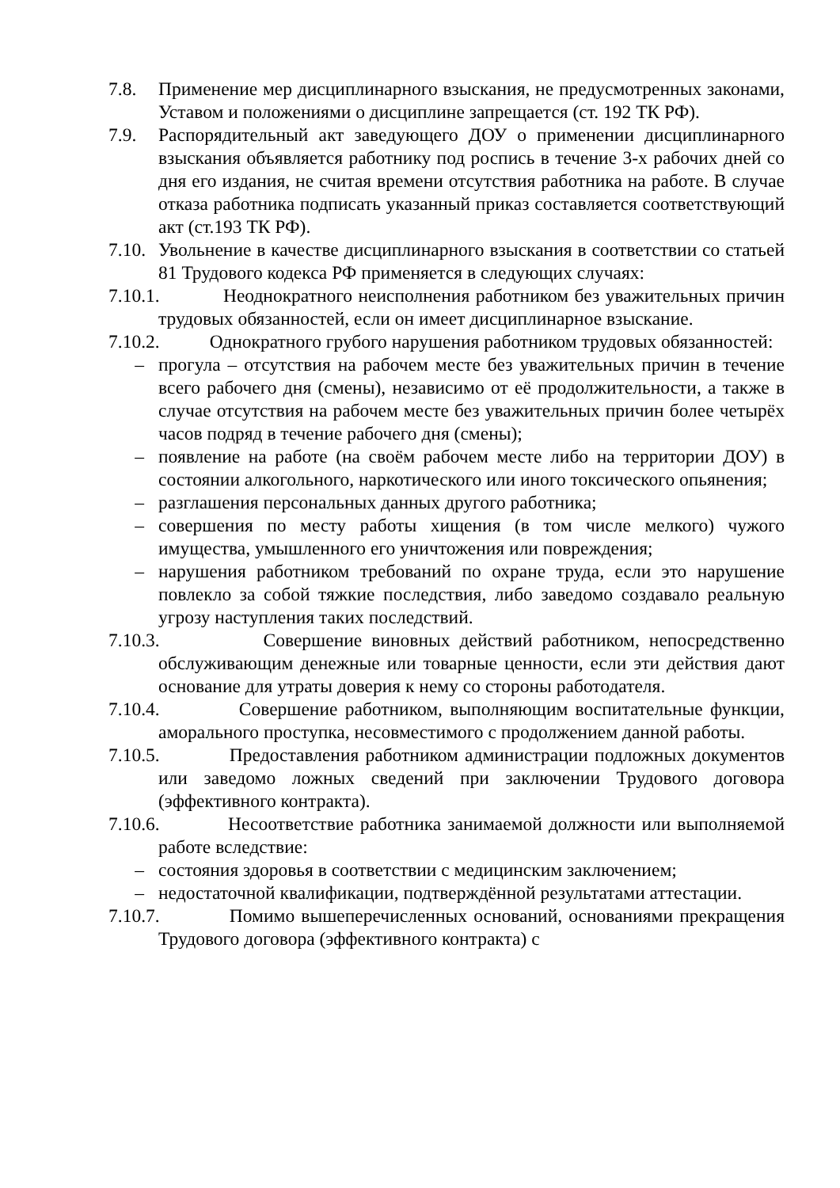7.8. Применение мер дисциплинарного взыскания, не предусмотренных законами, Уставом и положениями о дисциплине запрещается (ст. 192 ТК РФ).
7.9. Распорядительный акт заведующего ДОУ о применении дисциплинарного взыскания объявляется работнику под роспись в течение 3-х рабочих дней со дня его издания, не считая времени отсутствия работника на работе. В случае отказа работника подписать указанный приказ составляется соответствующий акт (ст.193 ТК РФ).
7.10.
Увольнение в качестве дисциплинарного взыскания в соответствии со статьей 81 Трудового кодекса РФ применяется в следующих случаях:
7.10.1.
Неоднократного неисполнения работником без уважительных причин трудовых обязанностей, если он имеет дисциплинарное взыскание.
7.10.2.
Однократного грубого нарушения работником трудовых обязанностей:
– прогула – отсутствия на рабочем месте без уважительных причин в течение всего рабочего дня (смены), независимо от её продолжительности, а также в случае отсутствия на рабочем месте без уважительных причин более четырёх часов подряд в течение рабочего дня (смены);
– появление на работе (на своём рабочем месте либо на территории ДОУ) в состоянии алкогольного, наркотического или иного токсического опьянения;
– разглашения персональных данных другого работника;
– совершения по месту работы хищения (в том числе мелкого) чужого имущества, умышленного его уничтожения или повреждения;
– нарушения работником требований по охране труда, если это нарушение повлекло за собой тяжкие последствия, либо заведомо создавало реальную угрозу наступления таких последствий.
7.10.3.
Совершение виновных действий работником, непосредственно обслуживающим денежные или товарные ценности, если эти действия дают основание для утраты доверия к нему со стороны работодателя.
7.10.4.
Совершение работником, выполняющим воспитательные функции, аморального проступка, несовместимого с продолжением данной работы.
7.10.5.
Предоставления работником администрации подложных документов или заведомо ложных сведений при заключении Трудового договора (эффективного контракта).
7.10.6.
Несоответствие работника занимаемой должности или выполняемой работе вследствие:
– состояния здоровья в соответствии с медицинским заключением;
– недостаточной квалификации, подтверждённой результатами аттестации.
7.10.7.
Помимо вышеперечисленных оснований, основаниями прекращения Трудового договора (эффективного контракта) с